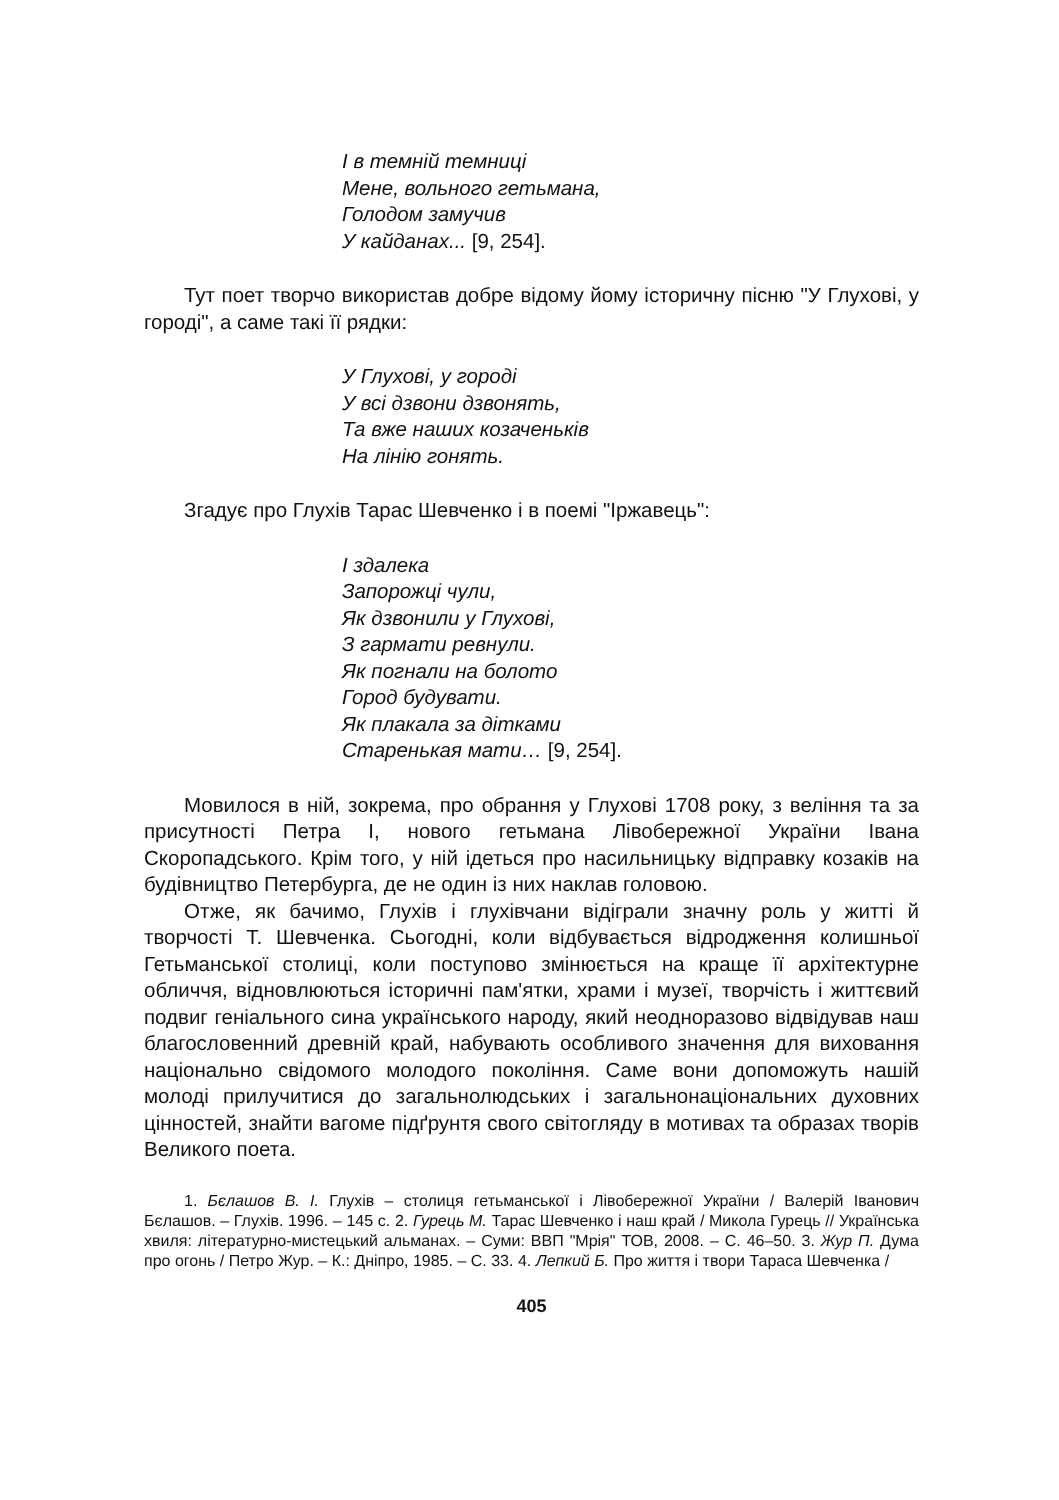І в темній темниці
Мене, вольного гетьмана,
Голодом замучив
У кайданах... [9, 254].
Тут поет творчо використав добре відому йому історичну пісню "У Глухові, у городі", а саме такі її рядки:
У Глухові, у городі
У всі дзвони дзвонять,
Та вже наших козаченьків
На лінію гонять.
Згадує про Глухів Тарас Шевченко і в поемі "Іржавець":
І здалека
Запорожці чули,
Як дзвонили у Глухові,
З гармати ревнули.
Як погнали на болото
Город будувати.
Як плакала за дітками
Старенькая мати… [9, 254].
Мовилося в ній, зокрема, про обрання у Глухові 1708 року, з веління та за присутності Петра І, нового гетьмана Лівобережної України Івана Скоропадського. Крім того, у ній ідеться про насильницьку відправку козаків на будівництво Петербурга, де не один із них наклав головою.
Отже, як бачимо, Глухів і глухівчани відіграли значну роль у житті й творчості Т. Шевченка. Сьогодні, коли відбувається відродження колишньої Гетьманської столиці, коли поступово змінюється на краще її архітектурне обличчя, відновлюються історичні пам'ятки, храми і музеї, творчість і життєвий подвиг геніального сина українського народу, який неодноразово відвідував наш благословенний древній край, набувають особливого значення для виховання національно свідомого молодого покоління. Саме вони допоможуть нашій молоді прилучитися до загальнолюдських і загальнонаціональних духовних цінностей, знайти вагоме підґрунтя свого світогляду в мотивах та образах творів Великого поета.
1. Бєлашов В. І. Глухів – столиця гетьманської і Лівобережної України / Валерій Іванович Бєлашов. – Глухів. 1996. – 145 с. 2. Гурець М. Тарас Шевченко і наш край / Микола Гурець // Українська хвиля: літературно-мистецький альманах. – Суми: ВВП "Мрія" ТОВ, 2008. – С. 46–50. 3. Жур П. Дума про огонь / Петро Жур. – К.: Дніпро, 1985. – С. 33. 4. Лепкий Б. Про життя і твори Тараса Шевченка /
405